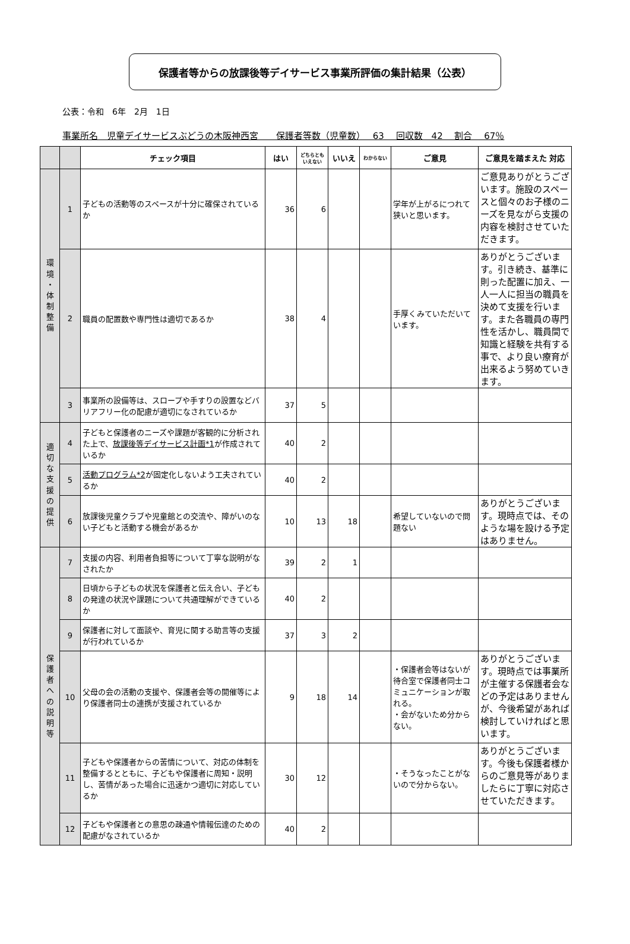保護者等からの放課後等デイサービス事業所評価の集計結果（公表）
公表：令和　6年　2月　1日
事業所名　児童デイサービスぶどうの木阪神西宮　　保護者等数（児童数）　 63　 回収数　42　 割合　 67％
| | | チェック項目 | はい | どちらとも いえない | いいえ | わからない | ご意見 | ご意見を踏まえた 対応 |
| --- | --- | --- | --- | --- | --- | --- | --- | --- |
| 環 境 ・ 体 制 整 備 | 1 | 子どもの活動等のスペースが十分に確保されているか | 36 | 6 | | | 学年が上がるにつれて狭いと思います。 | ご意見ありがとうございます。施設のスペースと個々のお子様のニーズを見ながら支援の内容を検討させていただきます。 |
| | 2 | 職員の配置数や専門性は適切であるか | 38 | 4 | | | 手厚くみていただいています。 | ありがとうございます。引き続き、基準に則った配置に加え、一人一人に担当の職員を決めて支援を行います。また各職員の専門性を活かし、職員間で知識と経験を共有する事で、より良い療育が出来るよう努めていきます。 |
| | 3 | 事業所の設備等は、スロープや手すりの設置などバリアフリー化の配慮が適切になされているか | 37 | 5 | | | | |
| 適 切 な 支 援 の 提 供 | 4 | 子どもと保護者のニーズや課題が客観的に分析された上で、 放課後等デイサービス計画*1 が作成されているか | 40 | 2 | | | | |
| | 5 | 活動プログラム*2 が固定化しないよう工夫されているか | 40 | 2 | | | | |
| | 6 | 放課後児童クラブや児童館との交流や、障がいのない子どもと活動する機会があるか | 10 | 13 | 18 | | 希望していないので問題ない | ありがとうございます。現時点では、そのような場を設ける予定はありません。 |
| 保 護 者 へ の 説 明 等 | 7 | 支援の内容、利用者負担等について丁寧な説明がなされたか | 39 | 2 | 1 | | | |
| | 8 | 日頃から子どもの状況を保護者と伝え合い、子どもの発達の状況や課題について共通理解ができているか | 40 | 2 | | | | |
| | 9 | 保護者に対して面談や、育児に関する助言等の支援が行われているか | 37 | 3 | 2 | | | |
| | 10 | 父母の会の活動の支援や、保護者会等の開催等により保護者同士の連携が支援されているか | 9 | 18 | 14 | | ・保護者会等はないが待合室で保護者同士コミュニケーションが取れる。 ・会がないため分からない。 | ありがとうございます。現時点では事業所が主催する保護者会などの予定はありませんが、今後希望があれば検討していければと思います。 |
| | 11 | 子どもや保護者からの苦情について、対応の体制を整備するとともに、子どもや保護者に周知・説明し、苦情があった場合に迅速かつ適切に対応しているか | 30 | 12 | | | ・そうなったことがないので分からない。 | ありがとうございます。今後も保護者様からのご意見等がありましたらに丁寧に対応させていただきます。 |
| | 12 | 子どもや保護者との意思の疎通や情報伝達のための配慮がなされているか | 40 | 2 | | | | |